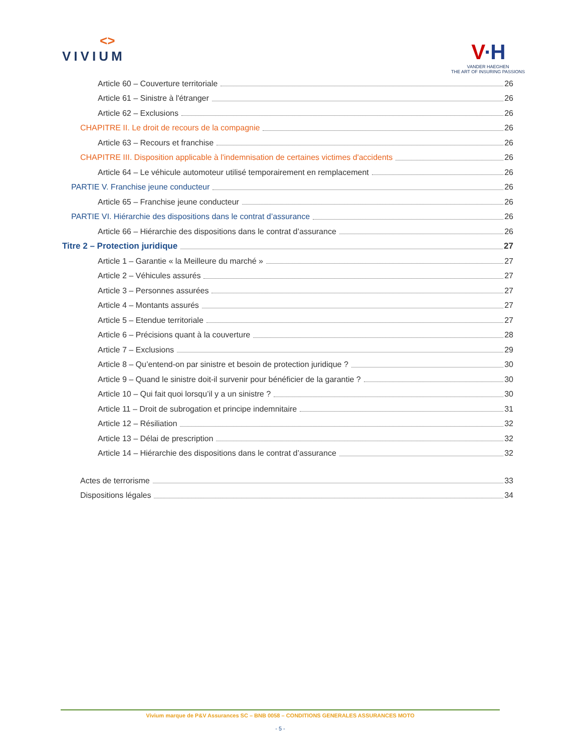<>
VIVIUM
V·H
VANDER HAEGHEN
THE ART OF INSURING PASSIONS
Article 60 – Couverture territoriale 26
Article 61 – Sinistre à l'étranger 26
Article 62 – Exclusions 26
CHAPITRE II. Le droit de recours de la compagnie 26
Article 63 – Recours et franchise 26
CHAPITRE III. Disposition applicable à l'indemnisation de certaines victimes d'accidents 26
Article 64 – Le véhicule automoteur utilisé temporairement en remplacement 26
PARTIE V. Franchise jeune conducteur 26
Article 65 – Franchise jeune conducteur 26
PARTIE VI. Hiérarchie des dispositions dans le contrat d’assurance 26
Article 66 – Hiérarchie des dispositions dans le contrat d’assurance 26
Titre 2 – Protection juridique 27
Article 1 – Garantie « la Meilleure du marché » 27
Article 2 – Véhicules assurés 27
Article 3 – Personnes assurées 27
Article 4 – Montants assurés 27
Article 5 – Etendue territoriale 27
Article 6 – Précisions quant à la couverture 28
Article 7 – Exclusions 29
Article 8 – Qu’entend-on par sinistre et besoin de protection juridique ? 30
Article 9 – Quand le sinistre doit-il survenir pour bénéficier de la garantie ? 30
Article 10 – Qui fait quoi lorsqu’il y a un sinistre ? 30
Article 11 – Droit de subrogation et principe indemnitaire 31
Article 12 – Résiliation 32
Article 13 – Délai de prescription 32
Article 14 – Hiérarchie des dispositions dans le contrat d’assurance 32
Actes de terrorisme 33
Dispositions légales 34
Vivium marque de P&V Assurances SC – BNB 0058 – CONDITIONS GENERALES ASSURANCES MOTO
- 5 -